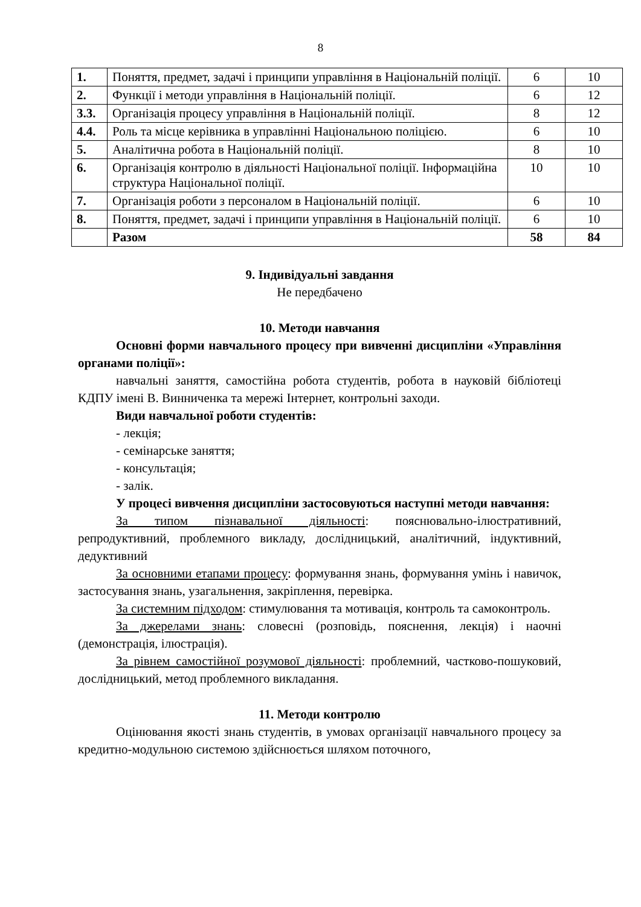8
| 1. | Поняття, предмет, задачі і принципи управління в Національній поліції. | 6 | 10 |
| 2. | Функції і методи управління в Національній поліції. | 6 | 12 |
| 3.3. | Організація процесу управління в Національній поліції. | 8 | 12 |
| 4.4. | Роль та місце керівника в управлінні Національною поліцією. | 6 | 10 |
| 5. | Аналітична робота в Національній поліції. | 8 | 10 |
| 6. | Організація контролю в діяльності Національної поліції. Інформаційна структура Національної поліції. | 10 | 10 |
| 7. | Організація роботи з персоналом в Національній поліції. | 6 | 10 |
| 8. | Поняття, предмет, задачі і принципи управління в Національній поліції. | 6 | 10 |
| | Разом | 58 | 84 |
9. Індивідуальні завдання
Не передбачено
10. Методи навчання
Основні форми навчального процесу при вивченні дисципліни «Управління органами поліції»:
навчальні заняття, самостійна робота студентів, робота в науковій бібліотеці КДПУ імені В. Винниченка та мережі Інтернет, контрольні заходи.
Види навчальної роботи студентів:
- лекція;
- семінарське заняття;
- консультація;
- залік.
У процесі вивчення дисципліни застосовуються наступні методи навчання:
За типом пізнавальної діяльності: пояснювально-ілюстративний, репродуктивний, проблемного викладу, дослідницький, аналітичний, індуктивний, дедуктивний
За основними етапами процесу: формування знань, формування умінь і навичок, застосування знань, узагальнення, закріплення, перевірка.
За системним підходом: стимулювання та мотивація, контроль та самоконтроль.
За джерелами знань: словесні (розповідь, пояснення, лекція) і наочні (демонстрація, ілюстрація).
За рівнем самостійної розумової діяльності: проблемний, частково-пошуковий, дослідницький, метод проблемного викладання.
11. Методи контролю
Оцінювання якості знань студентів, в умовах організації навчального процесу за кредитно-модульною системою здійснюється шляхом поточного,